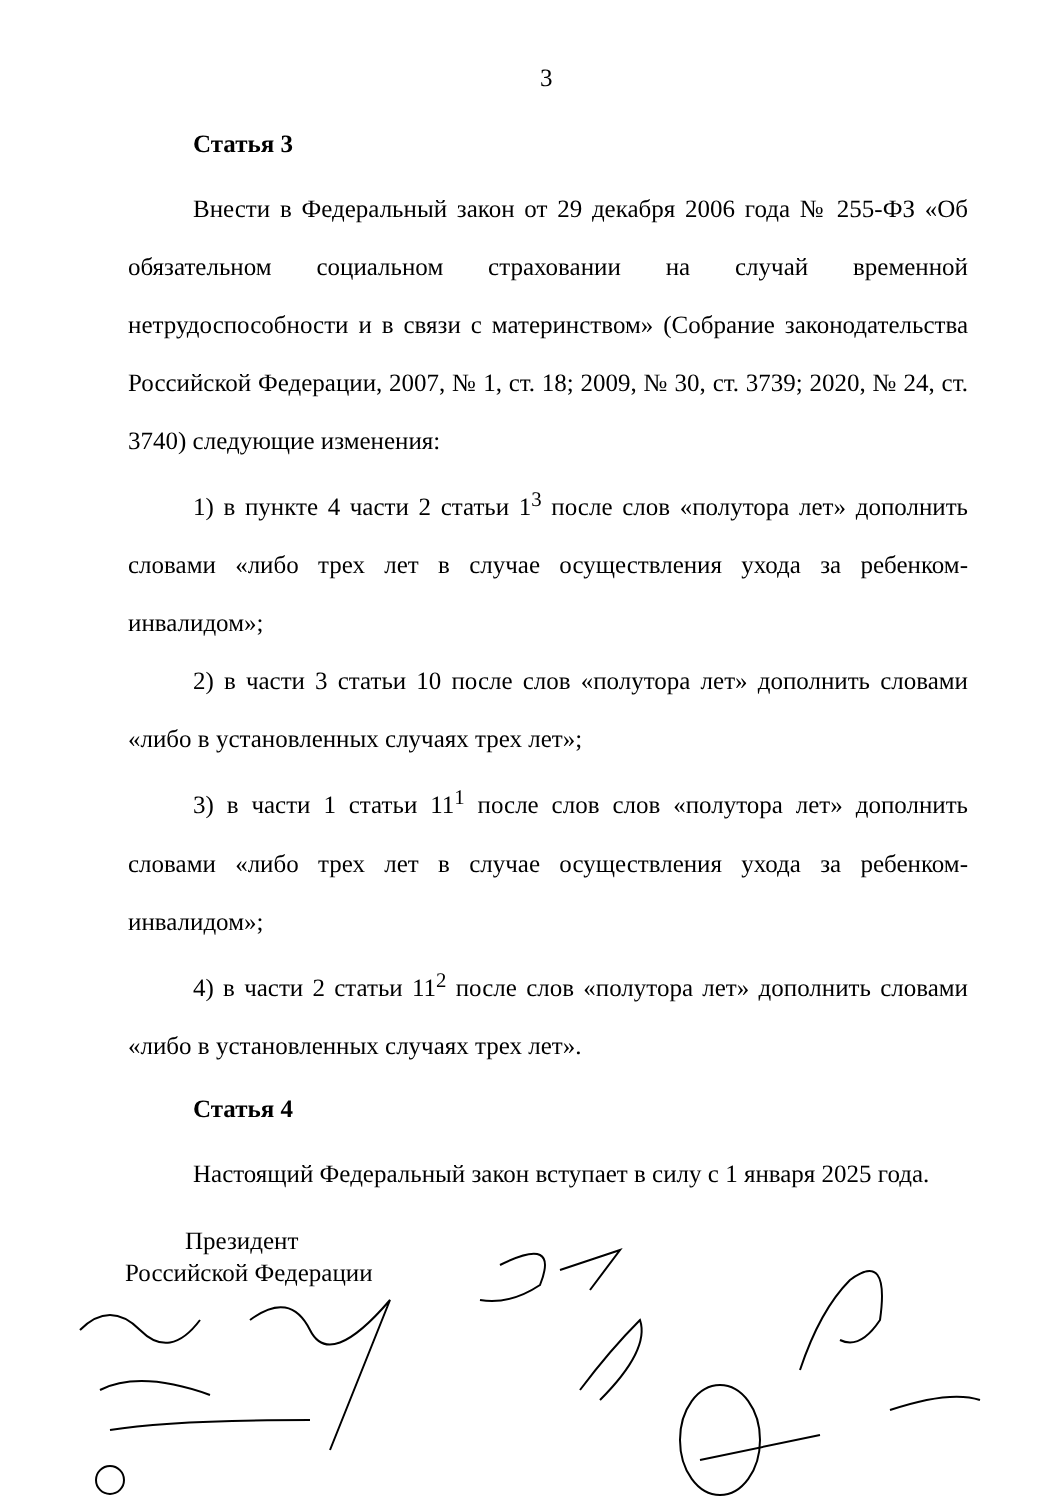3
Статья 3
Внести в Федеральный закон от 29 декабря 2006 года № 255-ФЗ «Об обязательном социальном страховании на случай временной нетрудоспособности и в связи с материнством» (Собрание законодательства Российской Федерации, 2007, № 1, ст. 18; 2009, № 30, ст. 3739; 2020, № 24, ст. 3740) следующие изменения:
1) в пункте 4 части 2 статьи 1<sup>3</sup> после слов «полутора лет» дополнить словами «либо трех лет в случае осуществления ухода за ребенком-инвалидом»;
2) в части 3 статьи 10 после слов «полутора лет» дополнить словами «либо в установленных случаях трех лет»;
3) в части 1 статьи 11<sup>1</sup> после слов слов «полутора лет» дополнить словами «либо трех лет в случае осуществления ухода за ребенком-инвалидом»;
4) в части 2 статьи 11<sup>2</sup> после слов «полутора лет» дополнить словами «либо в установленных случаях трех лет».
Статья 4
Настоящий Федеральный закон вступает в силу с 1 января 2025 года.
Президент
Российской Федерации